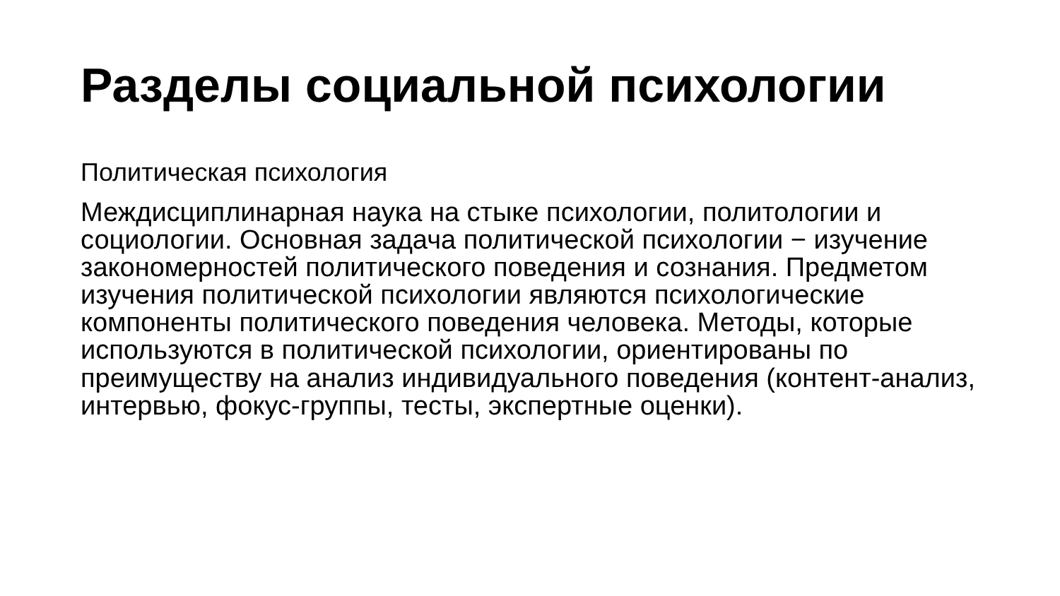Разделы социальной психологии
Политическая психология
Междисциплинарная наука на стыке психологии, политологии и социологии. Основная задача политической психологии − изучение закономерностей политического поведения и сознания. Предметом изучения политической психологии являются психологические компоненты политического поведения человека. Методы, которые используются в политической психологии, ориентированы по преимуществу на анализ индивидуального поведения (контент-анализ, интервью, фокус-группы, тесты, экспертные оценки).